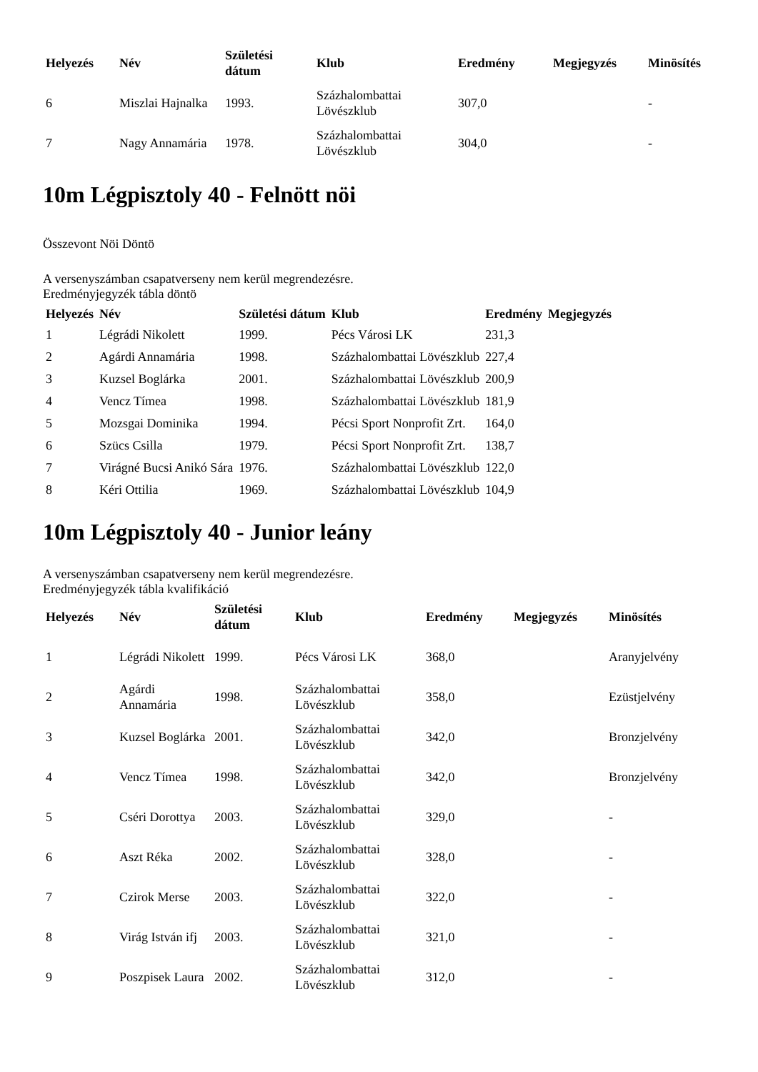| Helyezés | Név | Születési dátum | Klub | Eredmény | Megjegyzés | Minösítés |
| --- | --- | --- | --- | --- | --- | --- |
| 6 | Miszlai Hajnalka | 1993. | Százhalombattai Lövészklub | 307,0 | | - |
| 7 | Nagy Annamária | 1978. | Százhalombattai Lövészklub | 304,0 | | - |
10m Légpisztoly 40 - Felnött nöi
Összevont Nöi Döntö
A versenyszámban csapatverseny nem kerül megrendezésre.
Eredményjegyzék tábla döntö
| Helyezés | Név | Születési dátum | Klub | Eredmény | Megjegyzés |
| --- | --- | --- | --- | --- | --- |
| 1 | Légrádi Nikolett | 1999. | Pécs Városi LK | 231,3 | |
| 2 | Agárdi Annamária | 1998. | Százhalombattai Lövészklub | 227,4 | |
| 3 | Kuzsel Boglárka | 2001. | Százhalombattai Lövészklub | 200,9 | |
| 4 | Vencz Tímea | 1998. | Százhalombattai Lövészklub | 181,9 | |
| 5 | Mozsgai Dominika | 1994. | Pécsi Sport Nonprofit Zrt. | 164,0 | |
| 6 | Szücs Csilla | 1979. | Pécsi Sport Nonprofit Zrt. | 138,7 | |
| 7 | Virágné Bucsi Anikó Sára | 1976. | Százhalombattai Lövészklub | 122,0 | |
| 8 | Kéri Ottilia | 1969. | Százhalombattai Lövészklub | 104,9 | |
10m Légpisztoly 40 - Junior leány
A versenyszámban csapatverseny nem kerül megrendezésre.
Eredményjegyzék tábla kvalifikáció
| Helyezés | Név | Születési dátum | Klub | Eredmény | Megjegyzés | Minösítés |
| --- | --- | --- | --- | --- | --- | --- |
| 1 | Légrádi Nikolett | 1999. | Pécs Városi LK | 368,0 | | Aranyjelvény |
| 2 | Agárdi Annamária | 1998. | Százhalombattai Lövészklub | 358,0 | | Ezüstjelvény |
| 3 | Kuzsel Boglárka | 2001. | Százhalombattai Lövészklub | 342,0 | | Bronzjelvény |
| 4 | Vencz Tímea | 1998. | Százhalombattai Lövészklub | 342,0 | | Bronzjelvény |
| 5 | Cséri Dorottya | 2003. | Százhalombattai Lövészklub | 329,0 | | - |
| 6 | Aszt Réka | 2002. | Százhalombattai Lövészklub | 328,0 | | - |
| 7 | Czirok Merse | 2003. | Százhalombattai Lövészklub | 322,0 | | - |
| 8 | Virág István ifj | 2003. | Százhalombattai Lövészklub | 321,0 | | - |
| 9 | Poszpisek Laura | 2002. | Százhalombattai Lövészklub | 312,0 | | - |